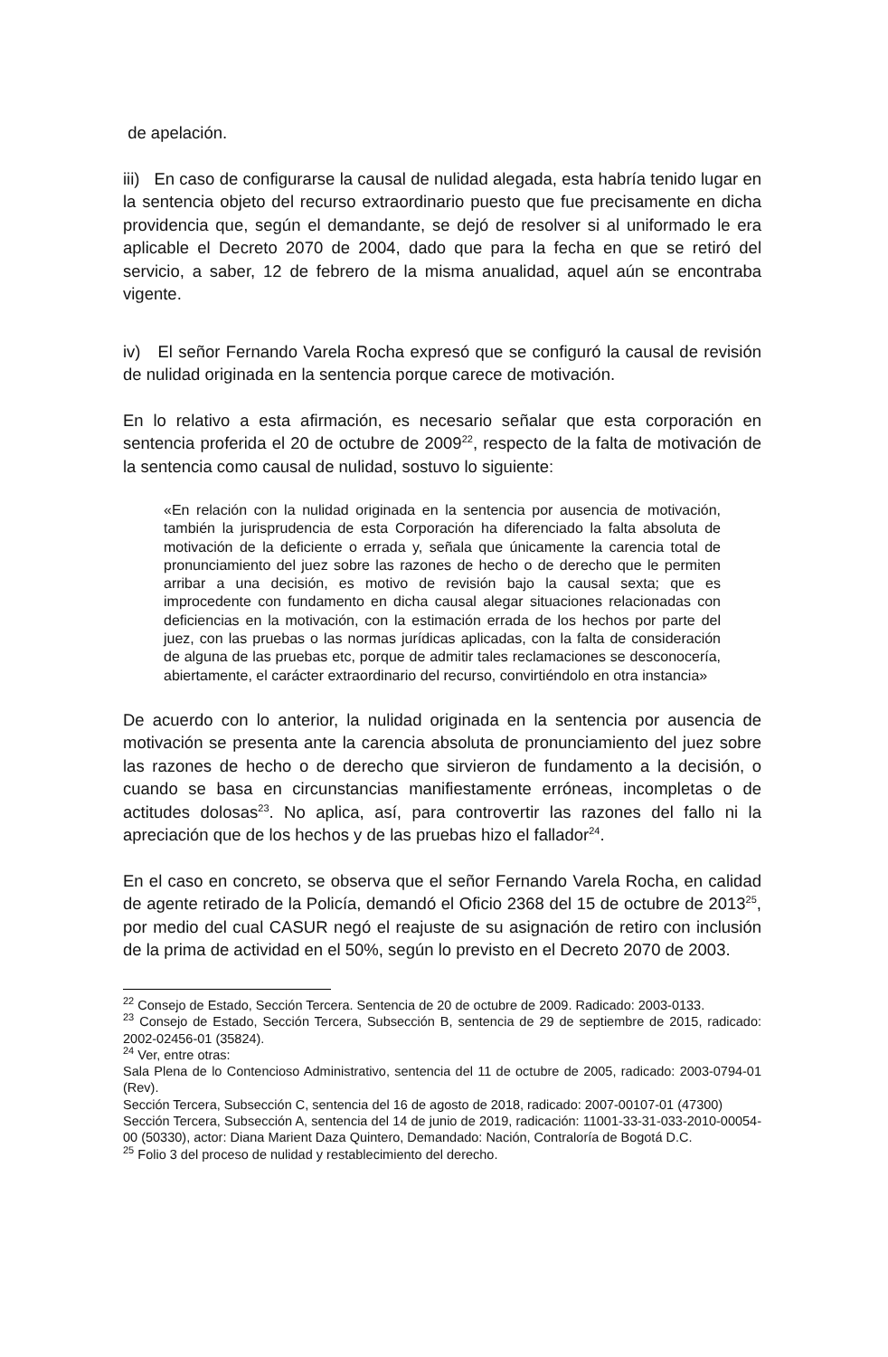de apelación.
iii) En caso de configurarse la causal de nulidad alegada, esta habría tenido lugar en la sentencia objeto del recurso extraordinario puesto que fue precisamente en dicha providencia que, según el demandante, se dejó de resolver si al uniformado le era aplicable el Decreto 2070 de 2004, dado que para la fecha en que se retiró del servicio, a saber, 12 de febrero de la misma anualidad, aquel aún se encontraba vigente.
iv) El señor Fernando Varela Rocha expresó que se configuró la causal de revisión de nulidad originada en la sentencia porque carece de motivación.
En lo relativo a esta afirmación, es necesario señalar que esta corporación en sentencia proferida el 20 de octubre de 2009<sup>22</sup>, respecto de la falta de motivación de la sentencia como causal de nulidad, sostuvo lo siguiente:
«En relación con la nulidad originada en la sentencia por ausencia de motivación, también la jurisprudencia de esta Corporación ha diferenciado la falta absoluta de motivación de la deficiente o errada y, señala que únicamente la carencia total de pronunciamiento del juez sobre las razones de hecho o de derecho que le permiten arribar a una decisión, es motivo de revisión bajo la causal sexta; que es improcedente con fundamento en dicha causal alegar situaciones relacionadas con deficiencias en la motivación, con la estimación errada de los hechos por parte del juez, con las pruebas o las normas jurídicas aplicadas, con la falta de consideración de alguna de las pruebas etc, porque de admitir tales reclamaciones se desconocería, abiertamente, el carácter extraordinario del recurso, convirtiéndolo en otra instancia»
De acuerdo con lo anterior, la nulidad originada en la sentencia por ausencia de motivación se presenta ante la carencia absoluta de pronunciamiento del juez sobre las razones de hecho o de derecho que sirvieron de fundamento a la decisión, o cuando se basa en circunstancias manifiestamente erróneas, incompletas o de actitudes dolosas<sup>23</sup>. No aplica, así, para controvertir las razones del fallo ni la apreciación que de los hechos y de las pruebas hizo el fallador<sup>24</sup>.
En el caso en concreto, se observa que el señor Fernando Varela Rocha, en calidad de agente retirado de la Policía, demandó el Oficio 2368 del 15 de octubre de 2013<sup>25</sup>, por medio del cual CASUR negó el reajuste de su asignación de retiro con inclusión de la prima de actividad en el 50%, según lo previsto en el Decreto 2070 de 2003.
<sup>22</sup> Consejo de Estado, Sección Tercera. Sentencia de 20 de octubre de 2009. Radicado: 2003-0133.
<sup>23</sup> Consejo de Estado, Sección Tercera, Subsección B, sentencia de 29 de septiembre de 2015, radicado: 2002-02456-01 (35824).
<sup>24</sup> Ver, entre otras:
Sala Plena de lo Contencioso Administrativo, sentencia del 11 de octubre de 2005, radicado: 2003-0794-01 (Rev).
Sección Tercera, Subsección C, sentencia del 16 de agosto de 2018, radicado: 2007-00107-01 (47300)
Sección Tercera, Subsección A, sentencia del 14 de junio de 2019, radicación: 11001-33-31-033-2010-00054-00 (50330), actor: Diana Marient Daza Quintero, Demandado: Nación, Contraloría de Bogotá D.C.
<sup>25</sup> Folio 3 del proceso de nulidad y restablecimiento del derecho.